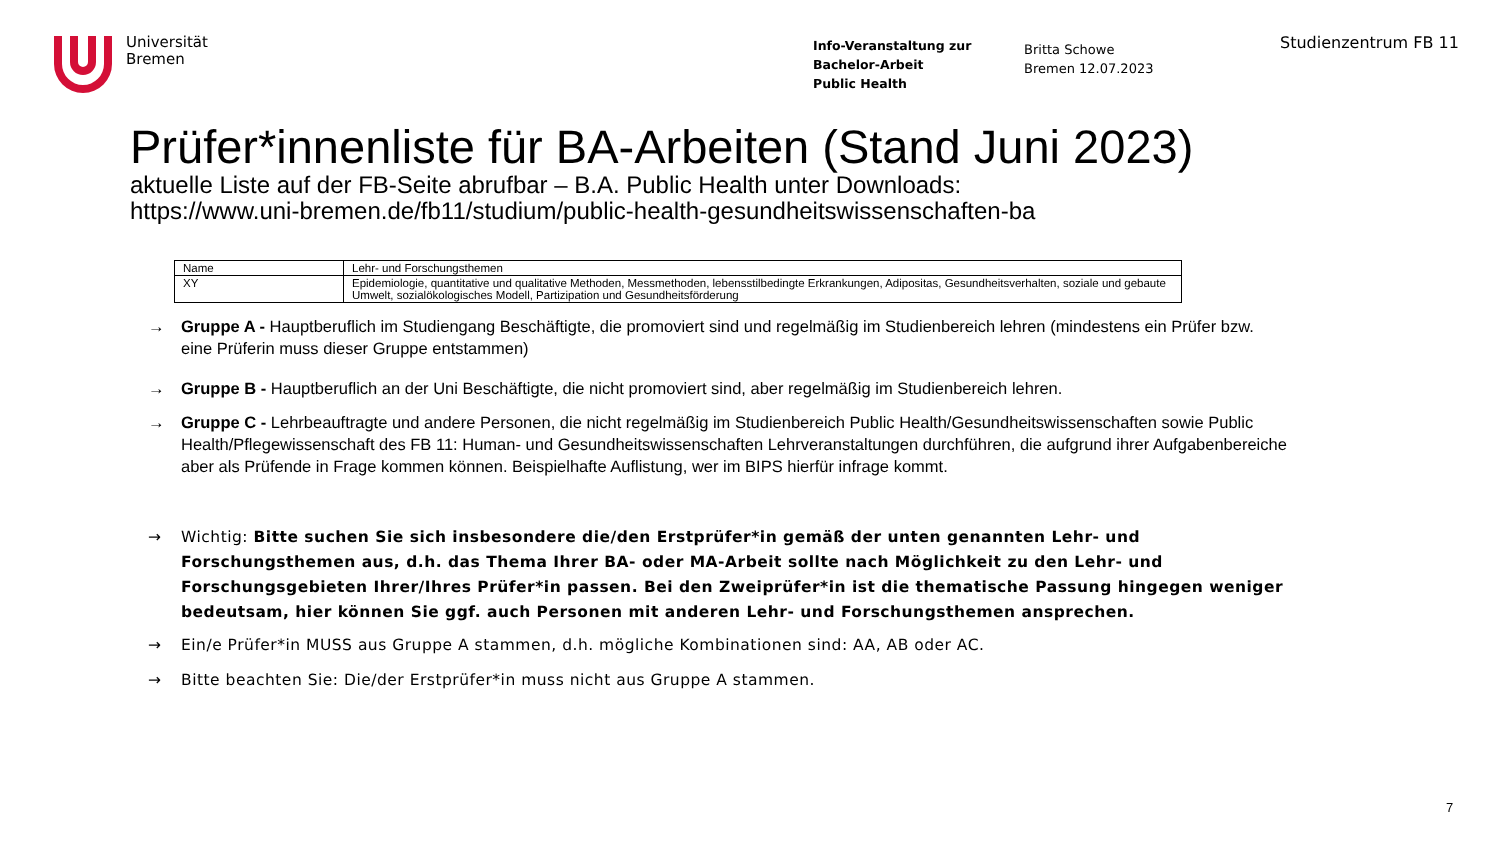Universität
Bremen
Info-Veranstaltung zur
Bachelor-Arbeit
Public Health
Britta Schowe
Bremen 12.07.2023
Studienzentrum FB 11
Prüfer*innenliste für BA-Arbeiten (Stand Juni 2023)
aktuelle Liste auf der FB-Seite abrufbar – B.A. Public Health unter Downloads:
https://www.uni-bremen.de/fb11/studium/public-health-gesundheitswissenschaften-ba
| Name | Lehr- und Forschungsthemen |
| --- | --- |
| XY | Epidemiologie, quantitative und qualitative Methoden, Messmethoden, lebensstilbedingte Erkrankungen, Adipositas, Gesundheitsverhalten, soziale und gebaute Umwelt, sozialökologisches Modell, Partizipation und Gesundheitsförderung |
→ Gruppe A - Hauptberuflich im Studiengang Beschäftigte, die promoviert sind und regelmäßig im Studienbereich lehren (mindestens ein Prüfer bzw. eine Prüferin muss dieser Gruppe entstammen)
→ Gruppe B - Hauptberuflich an der Uni Beschäftigte, die nicht promoviert sind, aber regelmäßig im Studienbereich lehren.
→ Gruppe C - Lehrbeauftragte und andere Personen, die nicht regelmäßig im Studienbereich Public Health/Gesundheitswissenschaften sowie Public Health/Pflegewissenschaft des FB 11: Human- und Gesundheitswissenschaften Lehrveranstaltungen durchführen, die aufgrund ihrer Aufgabenbereiche aber als Prüfende in Frage kommen können. Beispielhafte Auflistung, wer im BIPS hierfür infrage kommt.
→ Wichtig: Bitte suchen Sie sich insbesondere die/den Erstprüfer*in gemäß der unten genannten Lehr- und Forschungsthemen aus, d.h. das Thema Ihrer BA- oder MA-Arbeit sollte nach Möglichkeit zu den Lehr- und Forschungsgebieten Ihrer/Ihres Prüfer*in passen. Bei den Zweiprüfer*in ist die thematische Passung hingegen weniger bedeutsam, hier können Sie ggf. auch Personen mit anderen Lehr- und Forschungsthemen ansprechen.
→ Ein/e Prüfer*in MUSS aus Gruppe A stammen, d.h. mögliche Kombinationen sind: AA, AB oder AC.
→ Bitte beachten Sie: Die/der Erstprüfer*in muss nicht aus Gruppe A stammen.
7